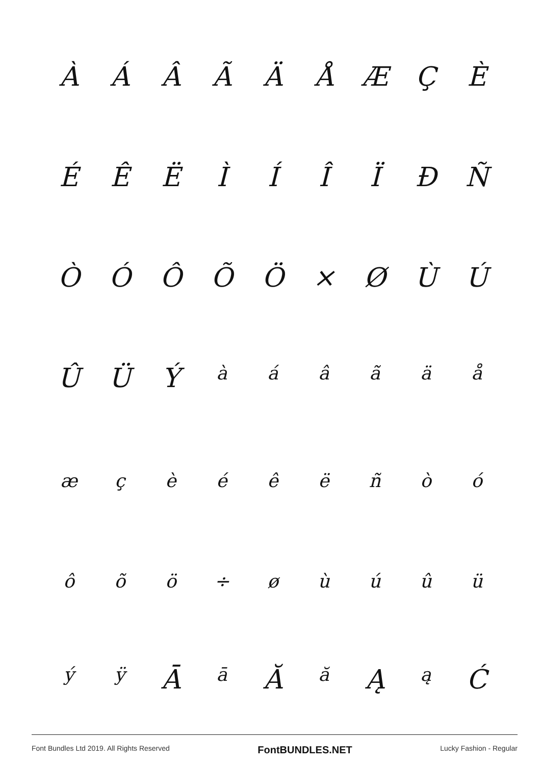À Á Â Ã Ä Å Æ Ç È
É Ê Ë Ì Í Î Ï Ð Ñ
Ò Ó Ô Õ Ö × Ø Ù Ú
Û Ü Ý à á â ã ä å
æ ç è é ê ë ñ ò ó
ô õ ö ÷ ø ù ú û ü
ý ÿ Ā ā Ă ă Ą ą Ć
Font Bundles Ltd 2019. All Rights Reserved FontBUNDLES.NET Lucky Fashion - Regular